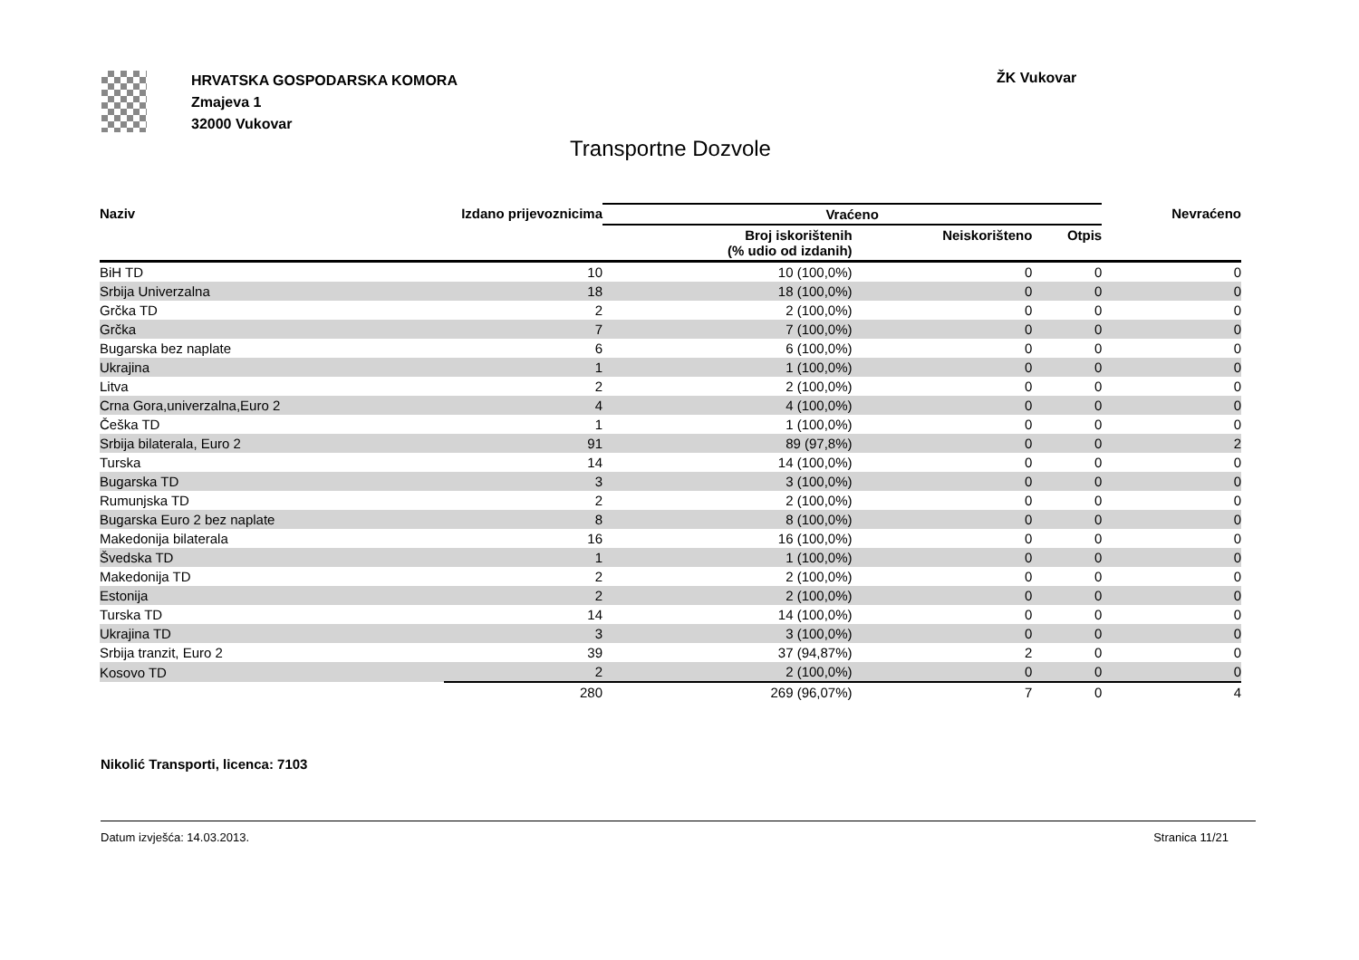HRVATSKA GOSPODARSKA KOMORA
Zmajeva 1
32000 Vukovar
ŽK Vukovar
Transportne Dozvole
| Naziv | Izdano prijevoznicima | Vraćeno | | | Nevraćeno |
| --- | --- | --- | --- | --- | --- |
| | | Broj iskorištenih (% udio od izdanih) | Neiskorišteno | Otpis | |
| BiH TD | 10 | 10 (100,0%) | 0 | 0 | 0 |
| Srbija Univerzalna | 18 | 18 (100,0%) | 0 | 0 | 0 |
| Grčka TD | 2 | 2 (100,0%) | 0 | 0 | 0 |
| Grčka | 7 | 7 (100,0%) | 0 | 0 | 0 |
| Bugarska bez naplate | 6 | 6 (100,0%) | 0 | 0 | 0 |
| Ukrajina | 1 | 1 (100,0%) | 0 | 0 | 0 |
| Litva | 2 | 2 (100,0%) | 0 | 0 | 0 |
| Crna Gora,univerzalna,Euro 2 | 4 | 4 (100,0%) | 0 | 0 | 0 |
| Češka TD | 1 | 1 (100,0%) | 0 | 0 | 0 |
| Srbija bilaterala, Euro 2 | 91 | 89 (97,8%) | 0 | 0 | 2 |
| Turska | 14 | 14 (100,0%) | 0 | 0 | 0 |
| Bugarska TD | 3 | 3 (100,0%) | 0 | 0 | 0 |
| Rumunjska TD | 2 | 2 (100,0%) | 0 | 0 | 0 |
| Bugarska Euro 2 bez naplate | 8 | 8 (100,0%) | 0 | 0 | 0 |
| Makedonija bilaterala | 16 | 16 (100,0%) | 0 | 0 | 0 |
| Švedska TD | 1 | 1 (100,0%) | 0 | 0 | 0 |
| Makedonija TD | 2 | 2 (100,0%) | 0 | 0 | 0 |
| Estonija | 2 | 2 (100,0%) | 0 | 0 | 0 |
| Turska TD | 14 | 14 (100,0%) | 0 | 0 | 0 |
| Ukrajina TD | 3 | 3 (100,0%) | 0 | 0 | 0 |
| Srbija tranzit, Euro 2 | 39 | 37 (94,87%) | 2 | 0 | 0 |
| Kosovo TD | 2 | 2 (100,0%) | 0 | 0 | 0 |
| | 280 | 269 (96,07%) | 7 | 0 | 4 |
Nikolić Transporti, licenca: 7103
Datum izvješća: 14.03.2013. Stranica 11/21